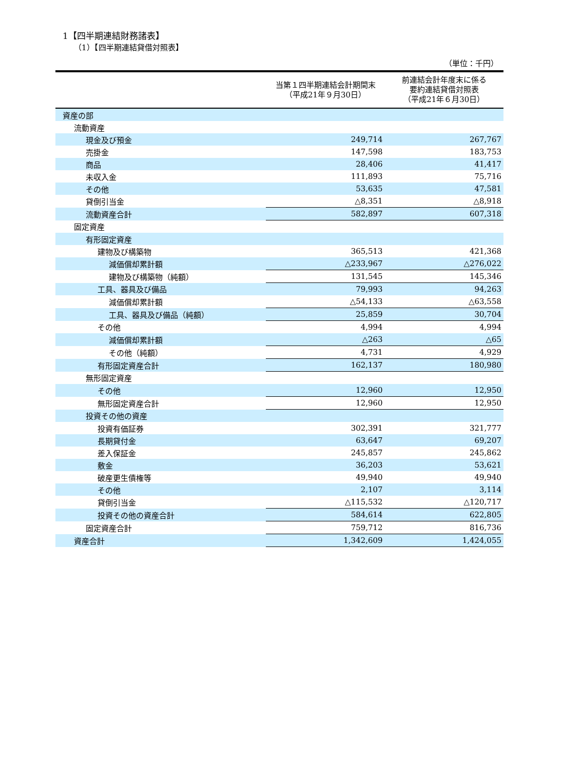1【四半期連結財務諸表】
（1）【四半期連結貸借対照表】
（単位：千円）
| | 当第１四半期連結会計期間末 （平成21年９月30日） | 前連結会計年度末に係る 要約連結貸借対照表 （平成21年６月30日） |
| --- | --- | --- |
| 資産の部 | | |
| 流動資産 | | |
| 現金及び預金 | 249,714 | 267,767 |
| 売掛金 | 147,598 | 183,753 |
| 商品 | 28,406 | 41,417 |
| 未収入金 | 111,893 | 75,716 |
| その他 | 53,635 | 47,581 |
| 貸倒引当金 | △8,351 | △8,918 |
| 流動資産合計 | 582,897 | 607,318 |
| 固定資産 | | |
| 有形固定資産 | | |
| 建物及び構築物 | 365,513 | 421,368 |
| 減価償却累計額 | △233,967 | △276,022 |
| 建物及び構築物（純額） | 131,545 | 145,346 |
| 工具、器具及び備品 | 79,993 | 94,263 |
| 減価償却累計額 | △54,133 | △63,558 |
| 工具、器具及び備品（純額） | 25,859 | 30,704 |
| その他 | 4,994 | 4,994 |
| 減価償却累計額 | △263 | △65 |
| その他（純額） | 4,731 | 4,929 |
| 有形固定資産合計 | 162,137 | 180,980 |
| 無形固定資産 | | |
| その他 | 12,960 | 12,950 |
| 無形固定資産合計 | 12,960 | 12,950 |
| 投資その他の資産 | | |
| 投資有価証券 | 302,391 | 321,777 |
| 長期貸付金 | 63,647 | 69,207 |
| 差入保証金 | 245,857 | 245,862 |
| 敷金 | 36,203 | 53,621 |
| 破産更生債権等 | 49,940 | 49,940 |
| その他 | 2,107 | 3,114 |
| 貸倒引当金 | △115,532 | △120,717 |
| 投資その他の資産合計 | 584,614 | 622,805 |
| 固定資産合計 | 759,712 | 816,736 |
| 資産合計 | 1,342,609 | 1,424,055 |